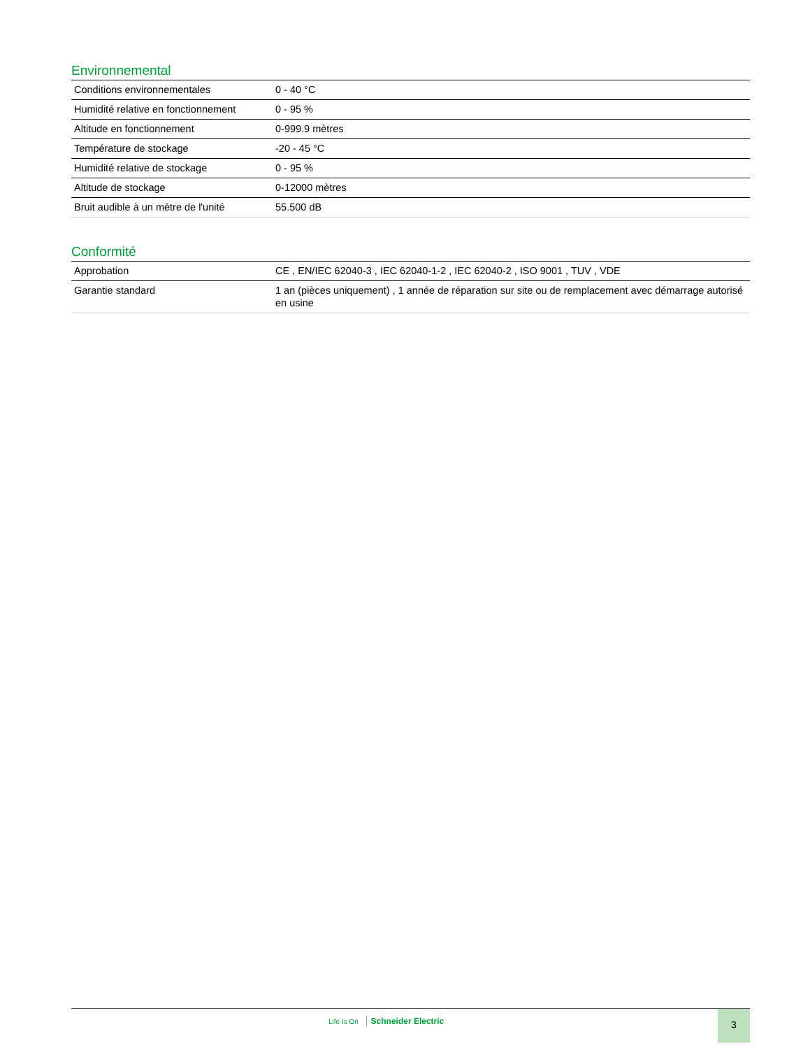Environnemental
| Conditions environnementales | 0 - 40 °C |
| Humidité relative en fonctionnement | 0 - 95 % |
| Altitude en fonctionnement | 0-999.9 mètres |
| Température de stockage | -20 - 45 °C |
| Humidité relative de stockage | 0 - 95 % |
| Altitude de stockage | 0-12000 mètres |
| Bruit audible à un mètre de l'unité | 55.500 dB |
Conformité
| Approbation | CE , EN/IEC 62040-3 , IEC 62040-1-2 , IEC 62040-2 , ISO 9001 , TUV , VDE |
| Garantie standard | 1 an (pièces uniquement) , 1 année de réparation sur site ou de remplacement avec démarrage autorisé en usine |
Life Is On Schneider Electric 3